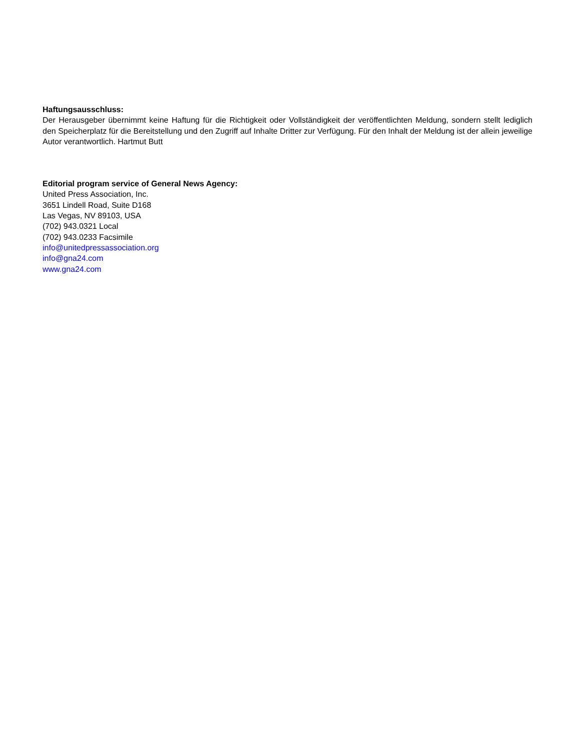Haftungsausschluss:
Der Herausgeber übernimmt keine Haftung für die Richtigkeit oder Vollständigkeit der veröffentlichten Meldung, sondern stellt lediglich den Speicherplatz für die Bereitstellung und den Zugriff auf Inhalte Dritter zur Verfügung. Für den Inhalt der Meldung ist der allein jeweilige Autor verantwortlich. Hartmut Butt
Editorial program service of General News Agency:
United Press Association, Inc.
3651 Lindell Road, Suite D168
Las Vegas, NV 89103, USA
(702) 943.0321 Local
(702) 943.0233 Facsimile
info@unitedpressassociation.org
info@gna24.com
www.gna24.com